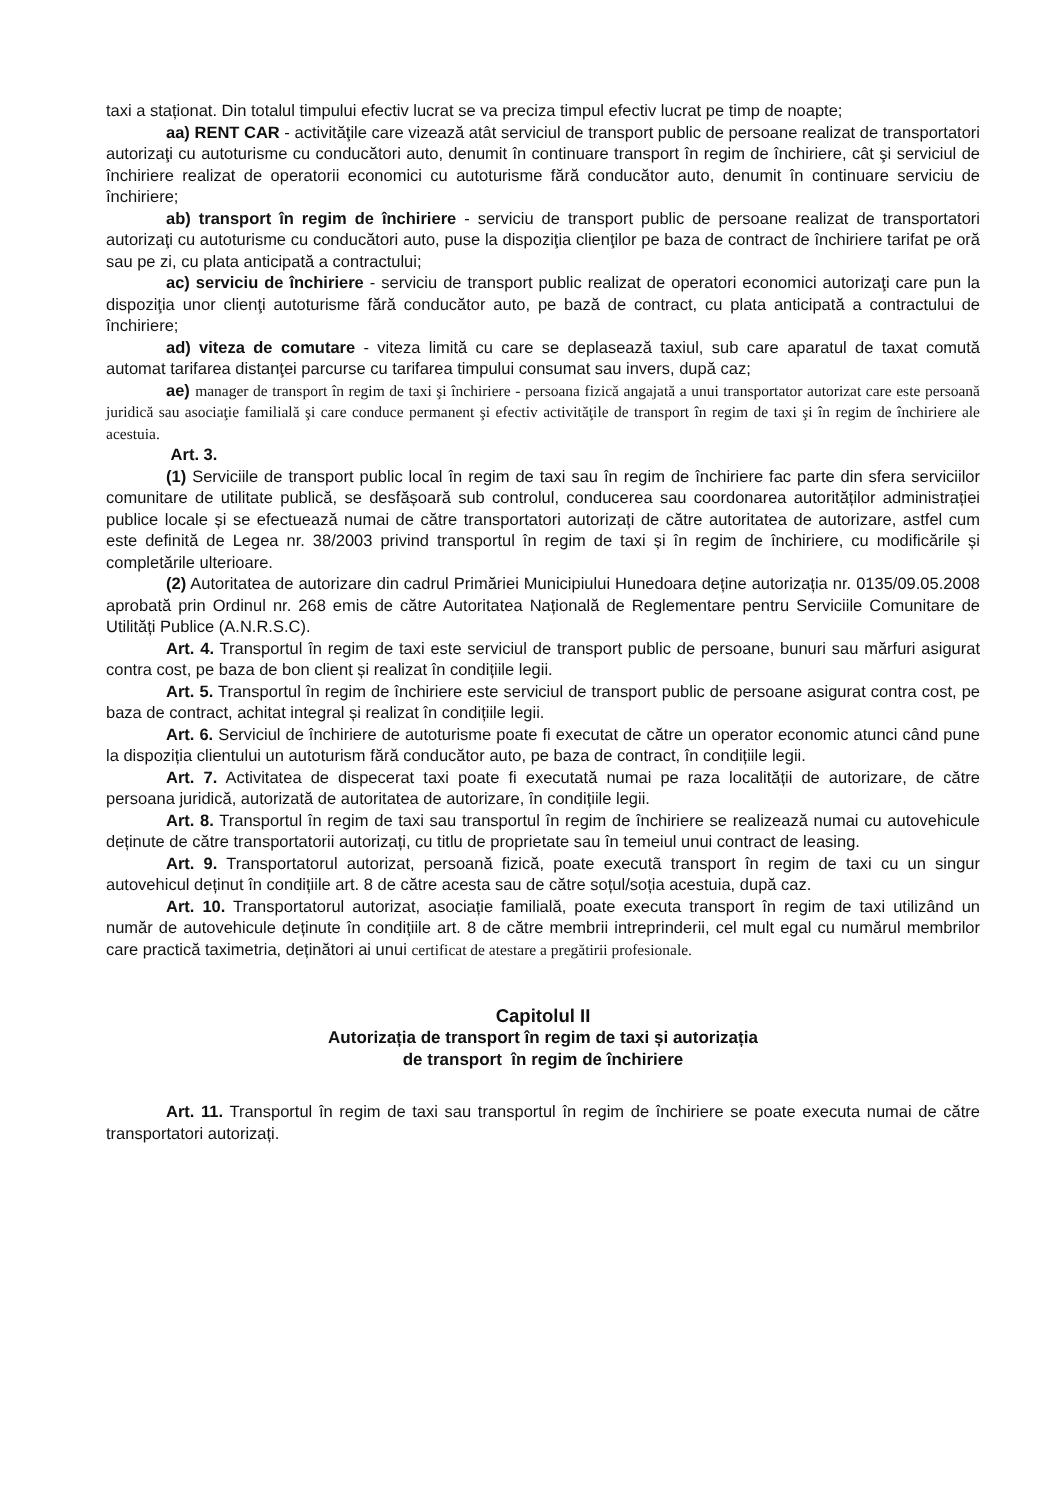taxi a staționat. Din totalul timpului efectiv lucrat se va preciza timpul efectiv lucrat pe timp de noapte;
aa) RENT CAR - activităţile care vizează atât serviciul de transport public de persoane realizat de transportatori autorizaţi cu autoturisme cu conducători auto, denumit în continuare transport în regim de închiriere, cât şi serviciul de închiriere realizat de operatorii economici cu autoturisme fără conducător auto, denumit în continuare serviciu de închiriere;
ab) transport în regim de închiriere - serviciu de transport public de persoane realizat de transportatori autorizaţi cu autoturisme cu conducători auto, puse la dispoziţia clienţilor pe baza de contract de închiriere tarifat pe oră sau pe zi, cu plata anticipată a contractului;
ac) serviciu de închiriere - serviciu de transport public realizat de operatori economici autorizaţi care pun la dispoziţia unor clienţi autoturisme fără conducător auto, pe bază de contract, cu plata anticipată a contractului de închiriere;
ad) viteza de comutare - viteza limită cu care se deplasează taxiul, sub care aparatul de taxat comută automat tarifarea distanţei parcurse cu tarifarea timpului consumat sau invers, după caz;
ae) manager de transport în regim de taxi şi închiriere - persoana fizică angajată a unui transportator autorizat care este persoană juridică sau asociaţie familială şi care conduce permanent şi efectiv activităţile de transport în regim de taxi şi în regim de închiriere ale acestuia.
Art. 3.
(1) Serviciile de transport public local în regim de taxi sau în regim de închiriere fac parte din sfera serviciilor comunitare de utilitate publică, se desfășoară sub controlul, conducerea sau coordonarea autorităților administrației publice locale și se efectuează numai de către transportatori autorizați de către autoritatea de autorizare, astfel cum este definită de Legea nr. 38/2003 privind transportul în regim de taxi și în regim de închiriere, cu modificările și completările ulterioare.
(2) Autoritatea de autorizare din cadrul Primăriei Municipiului Hunedoara deține autorizația nr. 0135/09.05.2008 aprobată prin Ordinul nr. 268 emis de către Autoritatea Națională de Reglementare pentru Serviciile Comunitare de Utilități Publice (A.N.R.S.C).
Art. 4. Transportul în regim de taxi este serviciul de transport public de persoane, bunuri sau mărfuri asigurat contra cost, pe baza de bon client și realizat în condițiile legii.
Art. 5. Transportul în regim de închiriere este serviciul de transport public de persoane asigurat contra cost, pe baza de contract, achitat integral și realizat în condițiile legii.
Art. 6. Serviciul de închiriere de autoturisme poate fi executat de către un operator economic atunci când pune la dispoziția clientului un autoturism fără conducător auto, pe baza de contract, în condițiile legii.
Art. 7. Activitatea de dispecerat taxi poate fi executată numai pe raza localității de autorizare, de către persoana juridică, autorizată de autoritatea de autorizare, în condițiile legii.
Art. 8. Transportul în regim de taxi sau transportul în regim de închiriere se realizează numai cu autovehicule deținute de către transportatorii autorizați, cu titlu de proprietate sau în temeiul unui contract de leasing.
Art. 9. Transportatorul autorizat, persoană fizică, poate executã transport în regim de taxi cu un singur autovehicul deținut în condițiile art. 8 de către acesta sau de către soțul/soția acestuia, după caz.
Art. 10. Transportatorul autorizat, asociație familială, poate executa transport în regim de taxi utilizând un număr de autovehicule deținute în condițiile art. 8 de către membrii intreprinderii, cel mult egal cu numărul membrilor care practică taximetria, deținători ai unui certificat de atestare a pregătirii profesionale.
Capitolul II
Autorizația de transport în regim de taxi și autorizația
de transport în regim de închiriere
Art. 11. Transportul în regim de taxi sau transportul în regim de închiriere se poate executa numai de către transportatori autorizați.